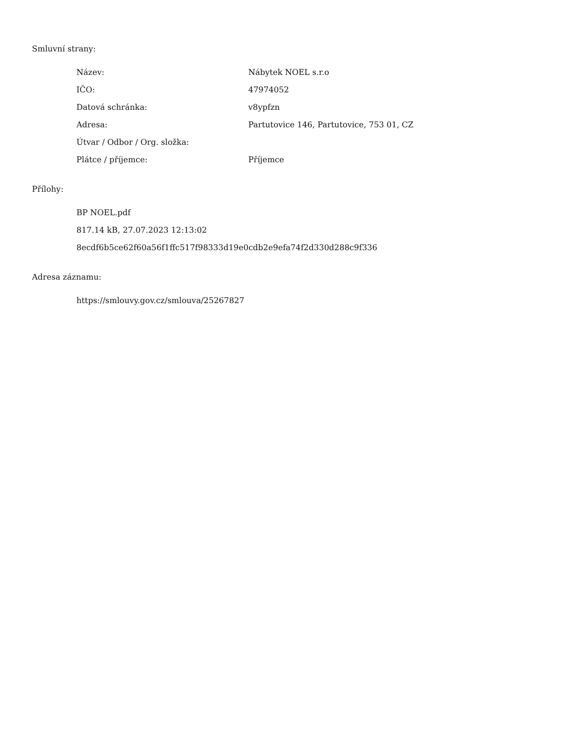Smluvní strany:
| Název: | Nábytek NOEL s.r.o |
| IČO: | 47974052 |
| Datová schránka: | v8ypfzn |
| Adresa: | Partutovice 146, Partutovice, 753 01, CZ |
| Útvar / Odbor / Org. složka: | |
| Plátce / příjemce: | Příjemce |
Přílohy:
BP NOEL.pdf
817.14 kB, 27.07.2023 12:13:02
8ecdf6b5ce62f60a56f1ffc517f98333d19e0cdb2e9efa74f2d330d288c9f336
Adresa záznamu:
https://smlouvy.gov.cz/smlouva/25267827